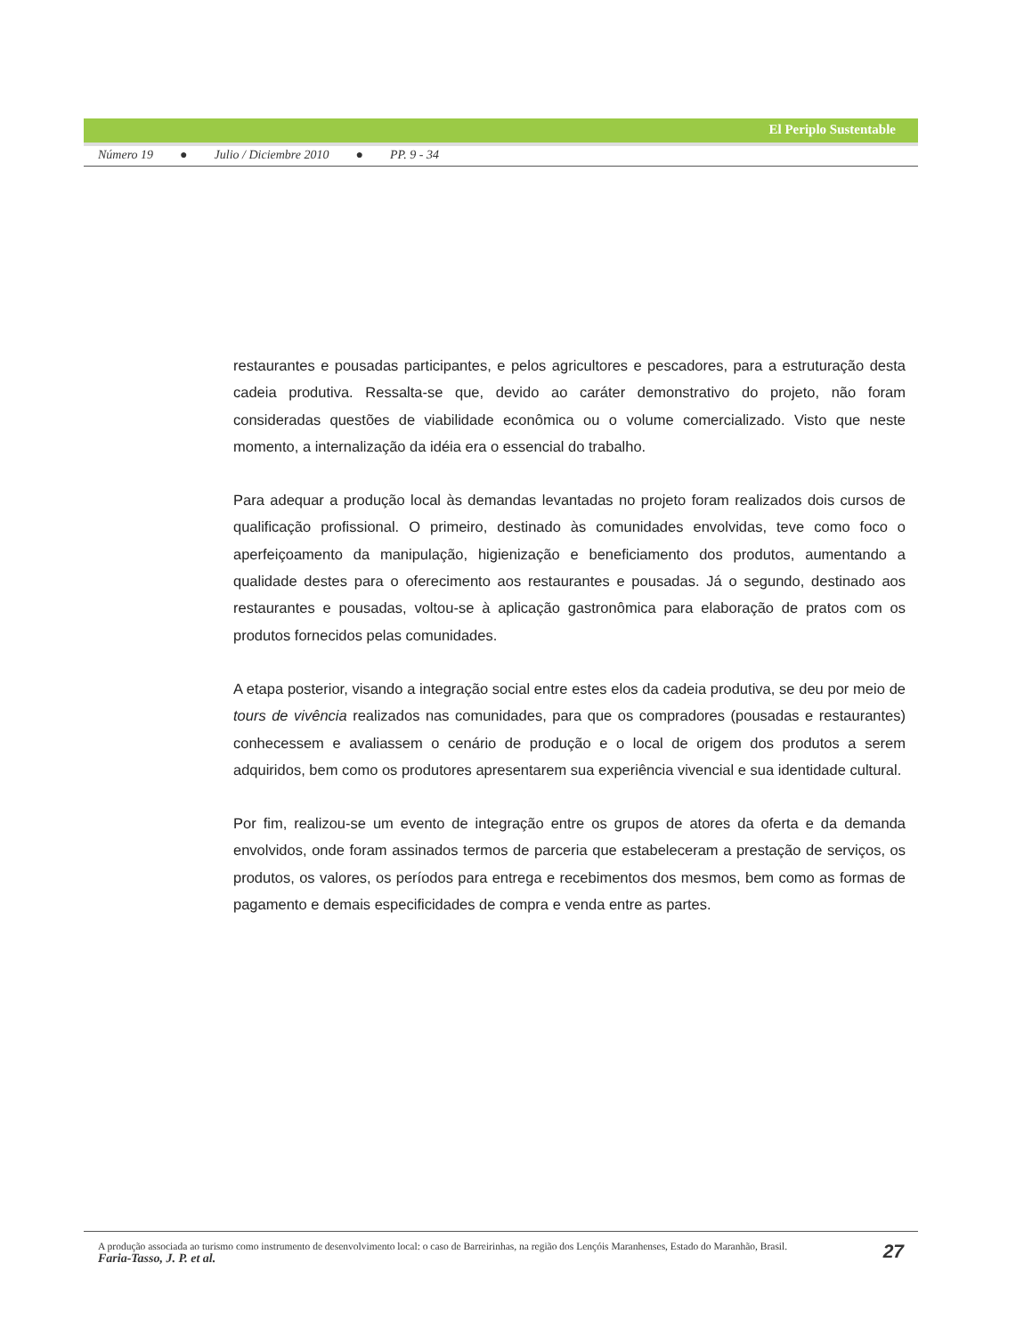El Periplo Sustentable
Número 19 ● Julio / Diciembre 2010 ● PP. 9 - 34
restaurantes e pousadas participantes, e pelos agricultores e pescadores, para a estruturação desta cadeia produtiva. Ressalta-se que, devido ao caráter demonstrativo do projeto, não foram consideradas questões de viabilidade econômica ou o volume comercializado. Visto que neste momento, a internalização da idéia era o essencial do trabalho.
Para adequar a produção local às demandas levantadas no projeto foram realizados dois cursos de qualificação profissional. O primeiro, destinado às comunidades envolvidas, teve como foco o aperfeiçoamento da manipulação, higienização e beneficiamento dos produtos, aumentando a qualidade destes para o oferecimento aos restaurantes e pousadas. Já o segundo, destinado aos restaurantes e pousadas, voltou-se à aplicação gastronômica para elaboração de pratos com os produtos fornecidos pelas comunidades.
A etapa posterior, visando a integração social entre estes elos da cadeia produtiva, se deu por meio de tours de vivência realizados nas comunidades, para que os compradores (pousadas e restaurantes) conhecessem e avaliassem o cenário de produção e o local de origem dos produtos a serem adquiridos, bem como os produtores apresentarem sua experiência vivencial e sua identidade cultural.
Por fim, realizou-se um evento de integração entre os grupos de atores da oferta e da demanda envolvidos, onde foram assinados termos de parceria que estabeleceram a prestação de serviços, os produtos, os valores, os períodos para entrega e recebimentos dos mesmos, bem como as formas de pagamento e demais especificidades de compra e venda entre as partes.
A produção associada ao turismo como instrumento de desenvolvimento local: o caso de Barreirinhas, na região dos Lençóis Maranhenses, Estado do Maranhão, Brasil.
Faria-Tasso, J. P. et al.
27